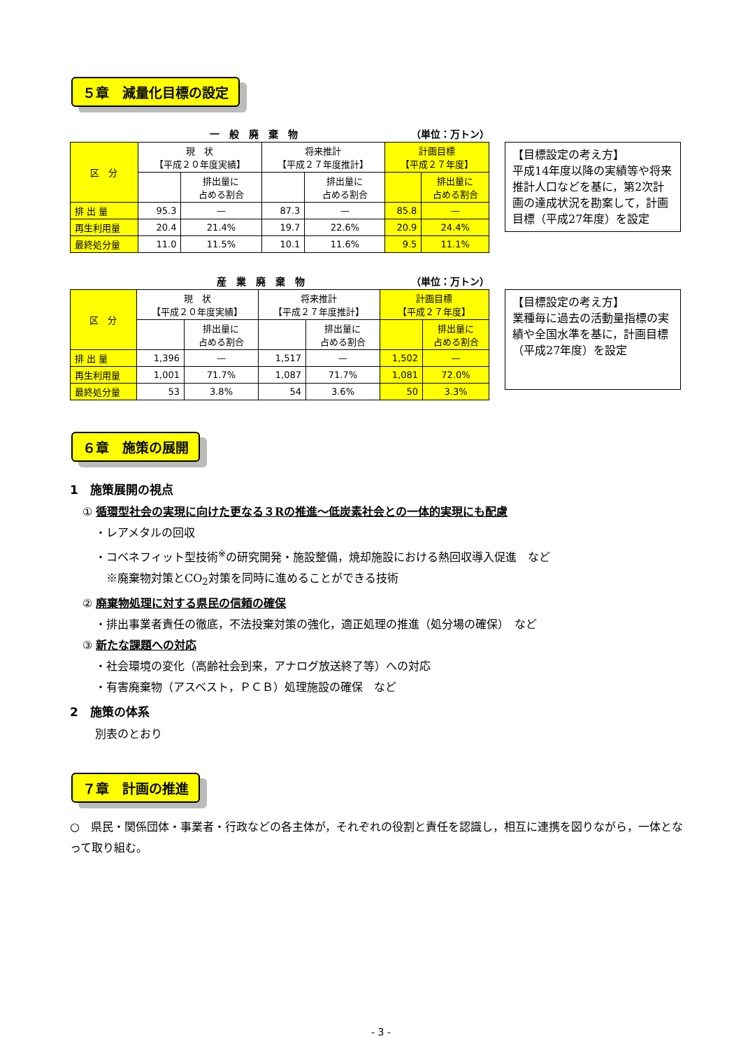５章　減量化目標の設定
一　般　廃　棄　物 （単位：万トン）
| 区 分 | 現 状 【平成２０年度実績】 | | 将来推計 【平成２７年度推計】 | | 計画目標 【平成２７年度】 | |
| --- | --- | --- | --- | --- | --- | --- |
| | | 排出量に 占める割合 | | 排出量に 占める割合 | | 排出量に 占める割合 |
| 排 出 量 | 95.3 | — | 87.3 | — | 85.8 | — |
| 再生利用量 | 20.4 | 21.4% | 19.7 | 22.6% | 20.9 | 24.4% |
| 最終処分量 | 11.0 | 11.5% | 10.1 | 11.6% | 9.5 | 11.1% |
【目標設定の考え方】
平成14年度以降の実績等や将来推計人口などを基に，第2次計画の達成状況を勘案して，計画目標（平成27年度）を設定
産　業　廃　棄　物 （単位：万トン）
| 区 分 | 現 状 【平成２０年度実績】 | | 将来推計 【平成２７年度推計】 | | 計画目標 【平成２７年度】 | |
| --- | --- | --- | --- | --- | --- | --- |
| | | 排出量に 占める割合 | | 排出量に 占める割合 | | 排出量に 占める割合 |
| 排 出 量 | 1,396 | — | 1,517 | — | 1,502 | — |
| 再生利用量 | 1,001 | 71.7% | 1,087 | 71.7% | 1,081 | 72.0% |
| 最終処分量 | 53 | 3.8% | 54 | 3.6% | 50 | 3.3% |
【目標設定の考え方】
業種毎に過去の活動量指標の実績や全国水準を基に，計画目標（平成27年度）を設定
６章　施策の展開
1　施策展開の視点
① 循環型社会の実現に向けた更なる３Rの推進～低炭素社会との一体的実現にも配慮
・レアメタルの回収
・コベネフィット型技術<sup>※</sup>の研究開発・施設整備，焼却施設における熱回収導入促進　など
　※廃棄物対策とCO<sub>2</sub>対策を同時に進めることができる技術
② 廃棄物処理に対する県民の信頼の確保
・排出事業者責任の徹底，不法投棄対策の強化，適正処理の推進（処分場の確保）　など
③ 新たな課題への対応
・社会環境の変化（高齢社会到来，アナログ放送終了等）への対応
・有害廃棄物（アスベスト，ＰＣＢ）処理施設の確保　など
2　施策の体系
別表のとおり
７章　計画の推進
○　県民・関係団体・事業者・行政などの各主体が，それぞれの役割と責任を認識し，相互に連携を図りながら，一体となって取り組む。
- 3 -